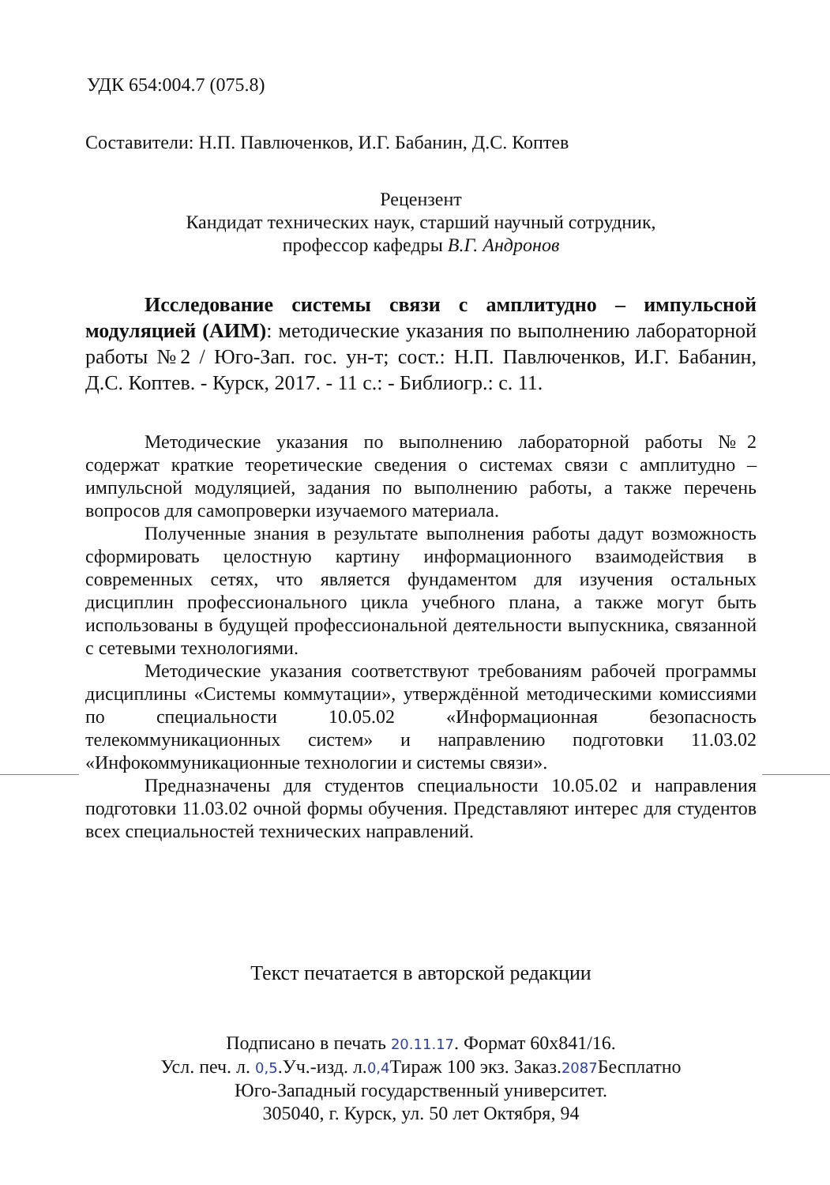УДК 654:004.7 (075.8)
Составители: Н.П. Павлюченков, И.Г. Бабанин, Д.С. Коптев
Рецензент
Кандидат технических наук, старший научный сотрудник,
профессор кафедры В.Г. Андронов
Исследование системы связи с амплитудно – импульсной модуляцией (АИМ): методические указания по выполнению лабораторной работы №2 / Юго-Зап. гос. ун-т; сост.: Н.П. Павлюченков, И.Г. Бабанин, Д.С. Коптев. - Курск, 2017. - 11 с.: - Библиогр.: с. 11.
Методические указания по выполнению лабораторной работы №2 содержат краткие теоретические сведения о системах связи с амплитудно – импульсной модуляцией, задания по выполнению работы, а также перечень вопросов для самопроверки изучаемого материала.
Полученные знания в результате выполнения работы дадут возможность сформировать целостную картину информационного взаимодействия в современных сетях, что является фундаментом для изучения остальных дисциплин профессионального цикла учебного плана, а также могут быть использованы в будущей профессиональной деятельности выпускника, связанной с сетевыми технологиями.
Методические указания соответствуют требованиям рабочей программы дисциплины «Системы коммутации», утверждённой методическими комиссиями по специальности 10.05.02 «Информационная безопасность телекоммуникационных систем» и направлению подготовки 11.03.02 «Инфокоммуникационные технологии и системы связи».
Предназначены для студентов специальности 10.05.02 и направления подготовки 11.03.02 очной формы обучения. Представляют интерес для студентов всех специальностей технических направлений.
Текст печатается в авторской редакции
Подписано в печать 20.11.17. Формат 60х841/16.
Усл. печ. л. 0,5.Уч.-изд. л.0,4 Тираж 100 экз. Заказ.2087 Бесплатно
Юго-Западный государственный университет.
305040, г. Курск, ул. 50 лет Октября, 94